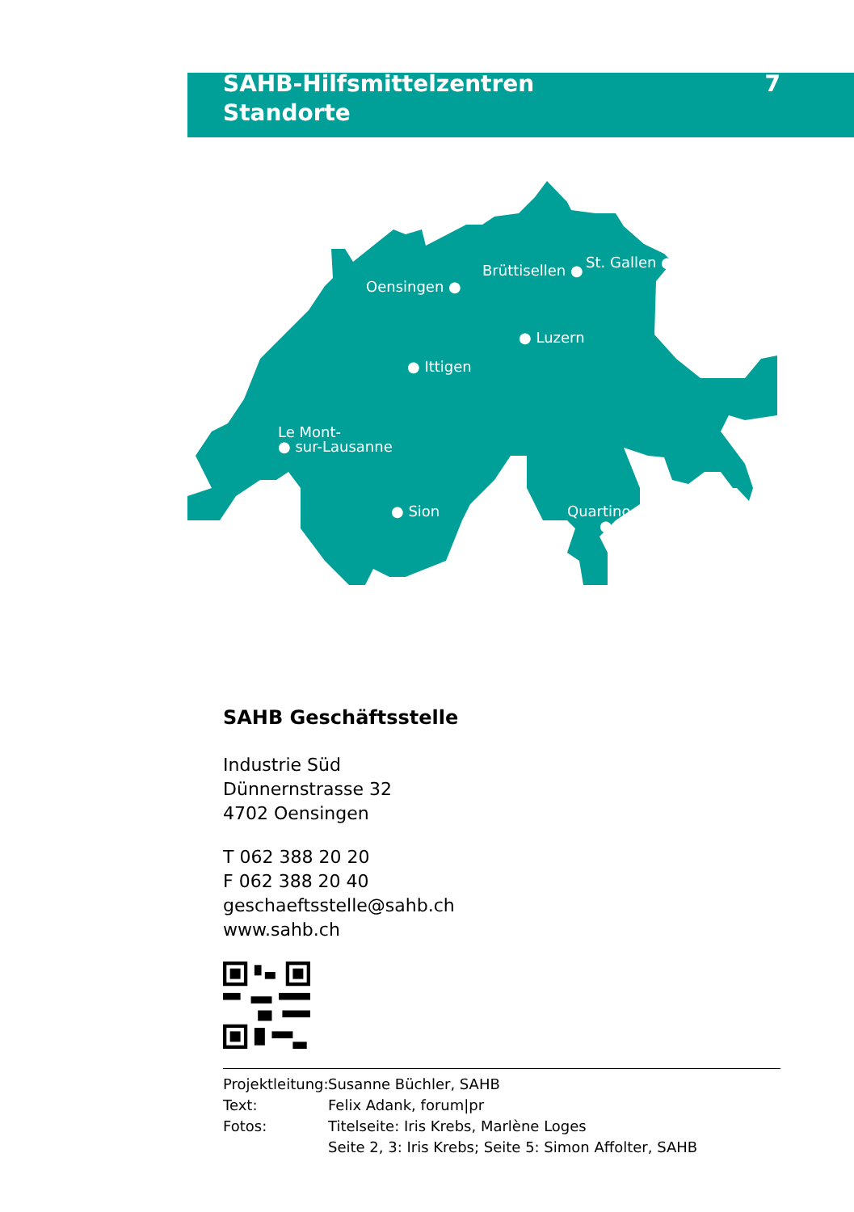SAHB-Hilfsmittelzentren
Standorte
7
Oensingen ●
Brüttisellen ● St. Gallen ●
● Luzern
● Ittigen
Le Mont-
● sur-Lausanne
● Sion
Quartino
●
SAHB Geschäftsstelle
Industrie Süd
Dünnernstrasse 32
4702 Oensingen
T 062 388 20 20
F 062 388 20 40
geschaeftsstelle@sahb.ch
www.sahb.ch
Projektleitung: Susanne Büchler, SAHB
Text: Felix Adank, forum|pr
Fotos: Titelseite: Iris Krebs, Marlène Loges
Seite 2, 3: Iris Krebs; Seite 5: Simon Affolter, SAHB